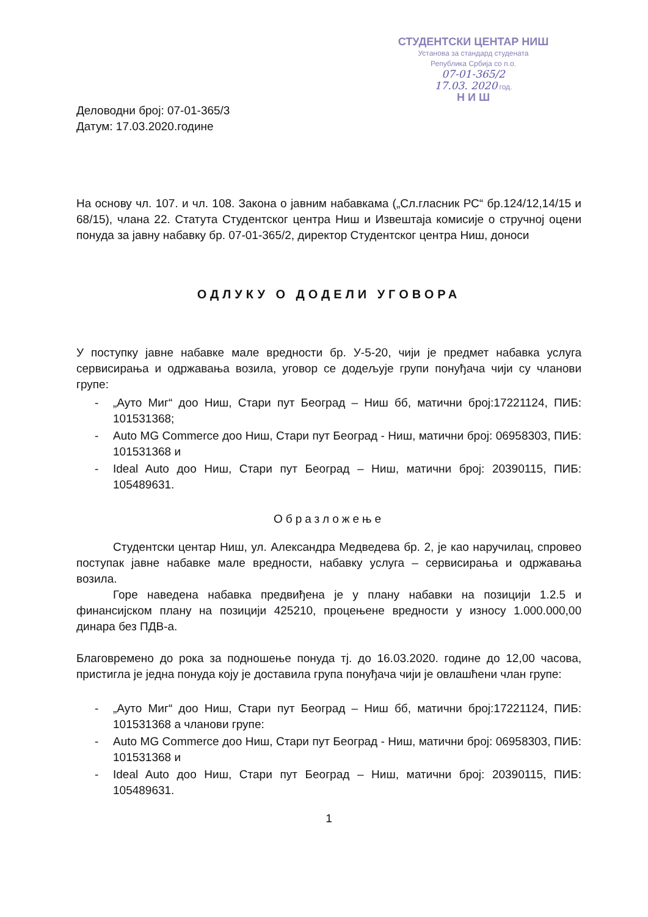СТУДЕНТСКИ ЦЕНТАР НИШ
Установа за стандард студената
Република Србија со п.о.
07-01-365/2
17.03. 2020 год.
Н И Ш
Деловодни број: 07-01-365/3
Датум: 17.03.2020.године
На основу чл. 107. и чл. 108. Закона о јавним набавкама („Сл.гласник РС“ бр.124/12,14/15 и 68/15), члана 22. Статута Студентског центра Ниш и Извештаја комисије о стручној оцени понуда за јавну набавку бр. 07-01-365/2, директор Студентског центра Ниш, доноси
ОДЛУКУ О ДОДЕЛИ УГОВОРА
У поступку јавне набавке мале вредности бр. У-5-20, чији је предмет набавка услуга сервисирања и одржавања возила, уговор се додељује групи понуђача чији су чланови групе:
- „Ауто Миг“ доо Ниш, Стари пут Београд – Ниш бб, матични број:17221124, ПИБ: 101531368;
- Auto MG Commerce доо Ниш, Стари пут Београд - Ниш, матични број: 06958303, ПИБ: 101531368 и
- Ideal Auto доо Ниш, Стари пут Београд – Ниш, матични број: 20390115, ПИБ: 105489631.
Образложење
Студентски центар Ниш, ул. Александра Медведева бр. 2, је као наручилац, спровео поступак јавне набавке мале вредности, набавку услуга – сервисирања и одржавања возила.
Горе наведена набавка предвиђена је у плану набавки на позицији 1.2.5 и финансијском плану на позицији 425210, процењене вредности у износу 1.000.000,00 динара без ПДВ-а.
Благовремено до рока за подношење понуда тј. до 16.03.2020. године до 12,00 часова, пристигла је једна понуда коју је доставила група понуђача чији је овлашћени члан групе:
- „Ауто Миг“ доо Ниш, Стари пут Београд – Ниш бб, матични број:17221124, ПИБ: 101531368 а чланови групе:
- Auto MG Commerce доо Ниш, Стари пут Београд - Ниш, матични број: 06958303, ПИБ: 101531368 и
- Ideal Auto доо Ниш, Стари пут Београд – Ниш, матични број: 20390115, ПИБ: 105489631.
1